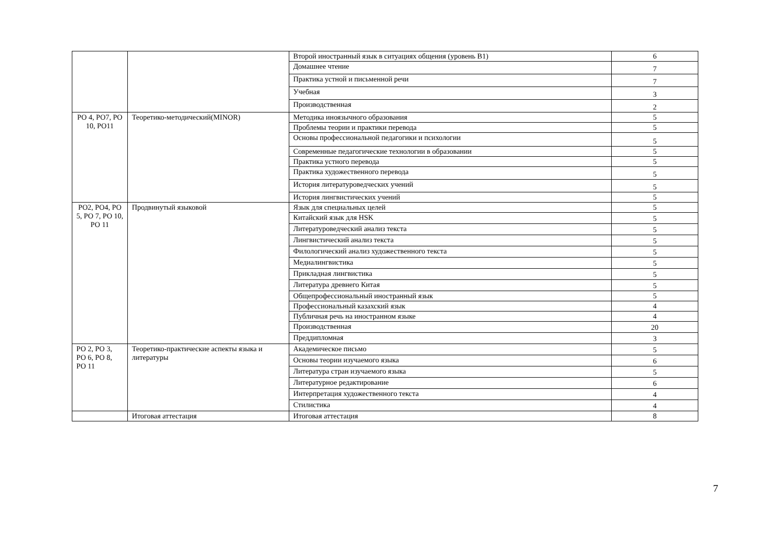| | | Второй иностранный язык в ситуациях общения (уровень B1) | 6 |
| | | Домашнее чтение | 7 |
| | | Практика устной и письменной речи | 7 |
| | | Учебная | 3 |
| | | Производственная | 2 |
| РО 4, РО7, РО 10, РО11 | Теоретико-методический(MINOR) | Методика иноязычного образования | 5 |
| | | Проблемы теории и практики перевода | 5 |
| | | Основы профессиональной педагогики и психологии | 5 |
| | | Современные педагогические технологии в образовании | 5 |
| | | Практика устного перевода | 5 |
| | | Практика художественного перевода | 5 |
| | | История литературоведческих учений | 5 |
| | | История лингвистических учений | 5 |
| РО2, РО4, РО 5, РО 7, РО 10, РО 11 | Продвинутый языковой | Язык для специальных целей | 5 |
| | | Китайский язык для HSK | 5 |
| | | Литературоведческий анализ текста | 5 |
| | | Лингвистический анализ текста | 5 |
| | | Филологический анализ художественного текста | 5 |
| | | Медиалингвистика | 5 |
| | | Прикладная лингвистика | 5 |
| | | Литература древнего Китая | 5 |
| | | Общепрофессиональный иностранный язык | 5 |
| | | Профессиональный казахский язык | 4 |
| | | Публичная речь на иностранном языке | 4 |
| | | Производственная | 20 |
| | | Преддипломная | 3 |
| РО 2, РО 3, РО 6, РО 8, РО 11 | Теоретико-практические аспекты языка и литературы | Академическое письмо | 5 |
| | | Основы теории изучаемого языка | 6 |
| | | Литература стран изучаемого языка | 5 |
| | | Литературное редактирование | 6 |
| | | Интерпретация художественного текста | 4 |
| | | Стилистика | 4 |
| | Итоговая аттестация | Итоговая аттестация | 8 |
7